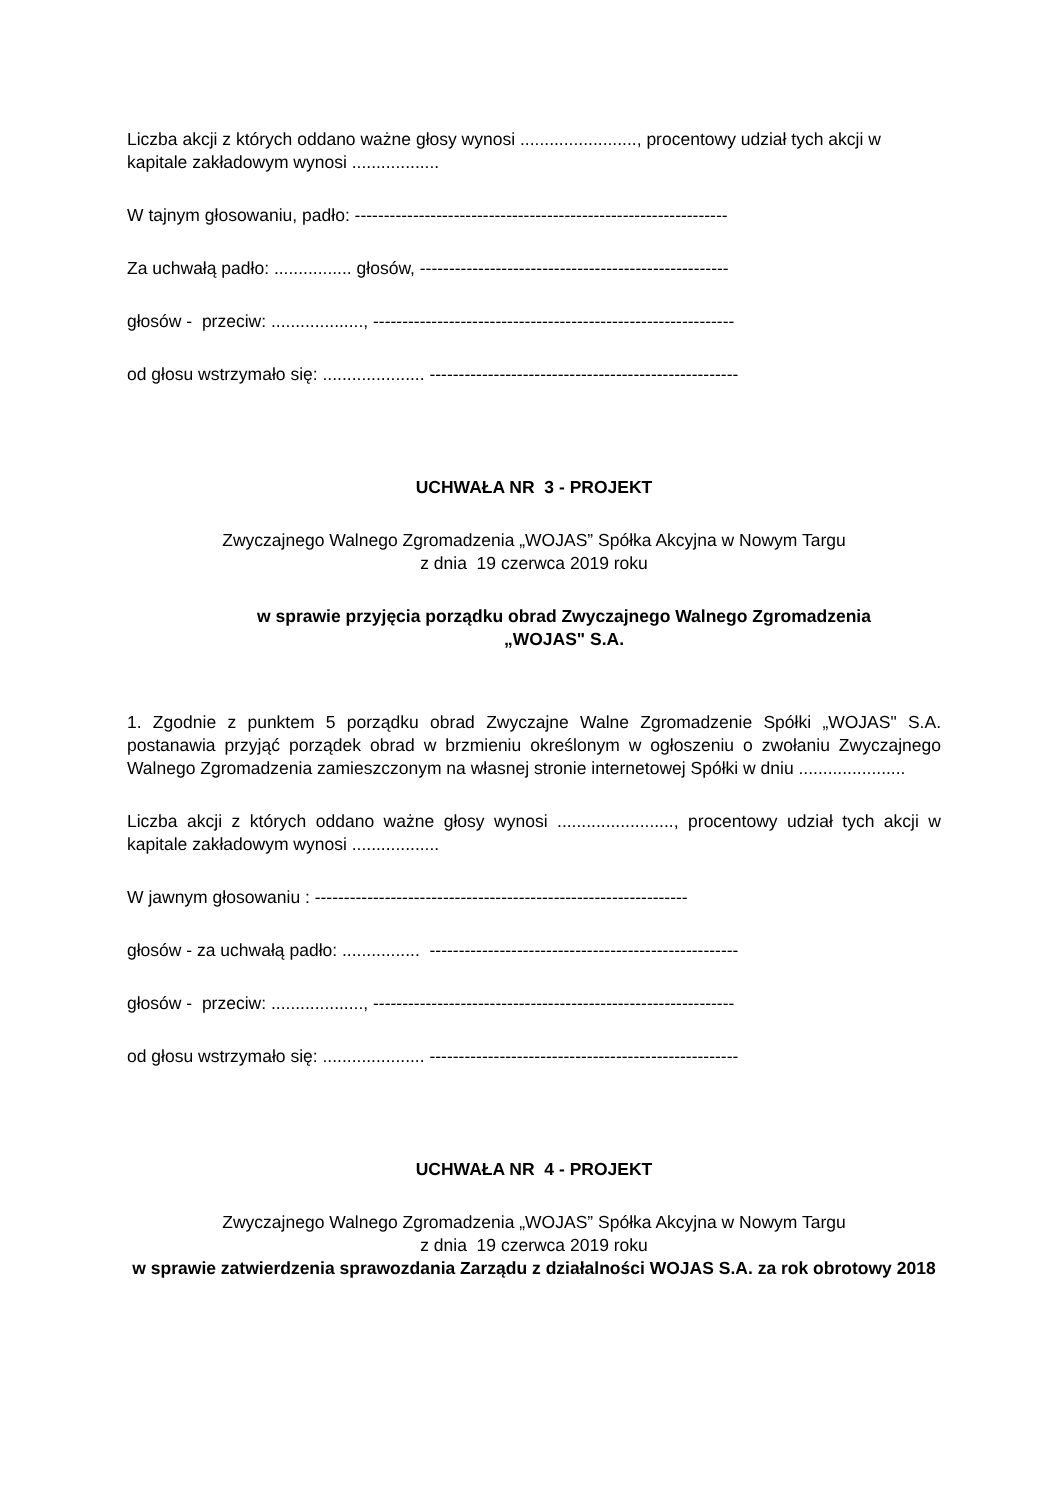Liczba akcji z których oddano ważne głosy wynosi ........................, procentowy udział tych akcji w kapitale zakładowym wynosi ..................
W tajnym głosowaniu, padło: ----------------------------------------------------------------
Za uchwałą padło: ................ głosów, -----------------------------------------------------
głosów - przeciw: ..................., --------------------------------------------------------------
od głosu wstrzymało się: ..................... -----------------------------------------------------
UCHWAŁA NR 3 - PROJEKT
Zwyczajnego Walnego Zgromadzenia „WOJAS” Spółka Akcyjna w Nowym Targu
z dnia 19 czerwca 2019 roku
w sprawie przyjęcia porządku obrad Zwyczajnego Walnego Zgromadzenia
„WOJAS" S.A.
1. Zgodnie z punktem 5 porządku obrad Zwyczajne Walne Zgromadzenie Spółki „WOJAS" S.A. postanawia przyjąć porządek obrad w brzmieniu określonym w ogłoszeniu o zwołaniu Zwyczajnego Walnego Zgromadzenia zamieszczonym na własnej stronie internetowej Spółki w dniu ......................
Liczba akcji z których oddano ważne głosy wynosi ........................, procentowy udział tych akcji w kapitale zakładowym wynosi ..................
W jawnym głosowaniu : ----------------------------------------------------------------
głosów - za uchwałą padło: ................ -----------------------------------------------------
głosów - przeciw: ..................., --------------------------------------------------------------
od głosu wstrzymało się: ..................... -----------------------------------------------------
UCHWAŁA NR 4 - PROJEKT
Zwyczajnego Walnego Zgromadzenia „WOJAS” Spółka Akcyjna w Nowym Targu
z dnia 19 czerwca 2019 roku
w sprawie zatwierdzenia sprawozdania Zarządu z działalności WOJAS S.A. za rok obrotowy 2018